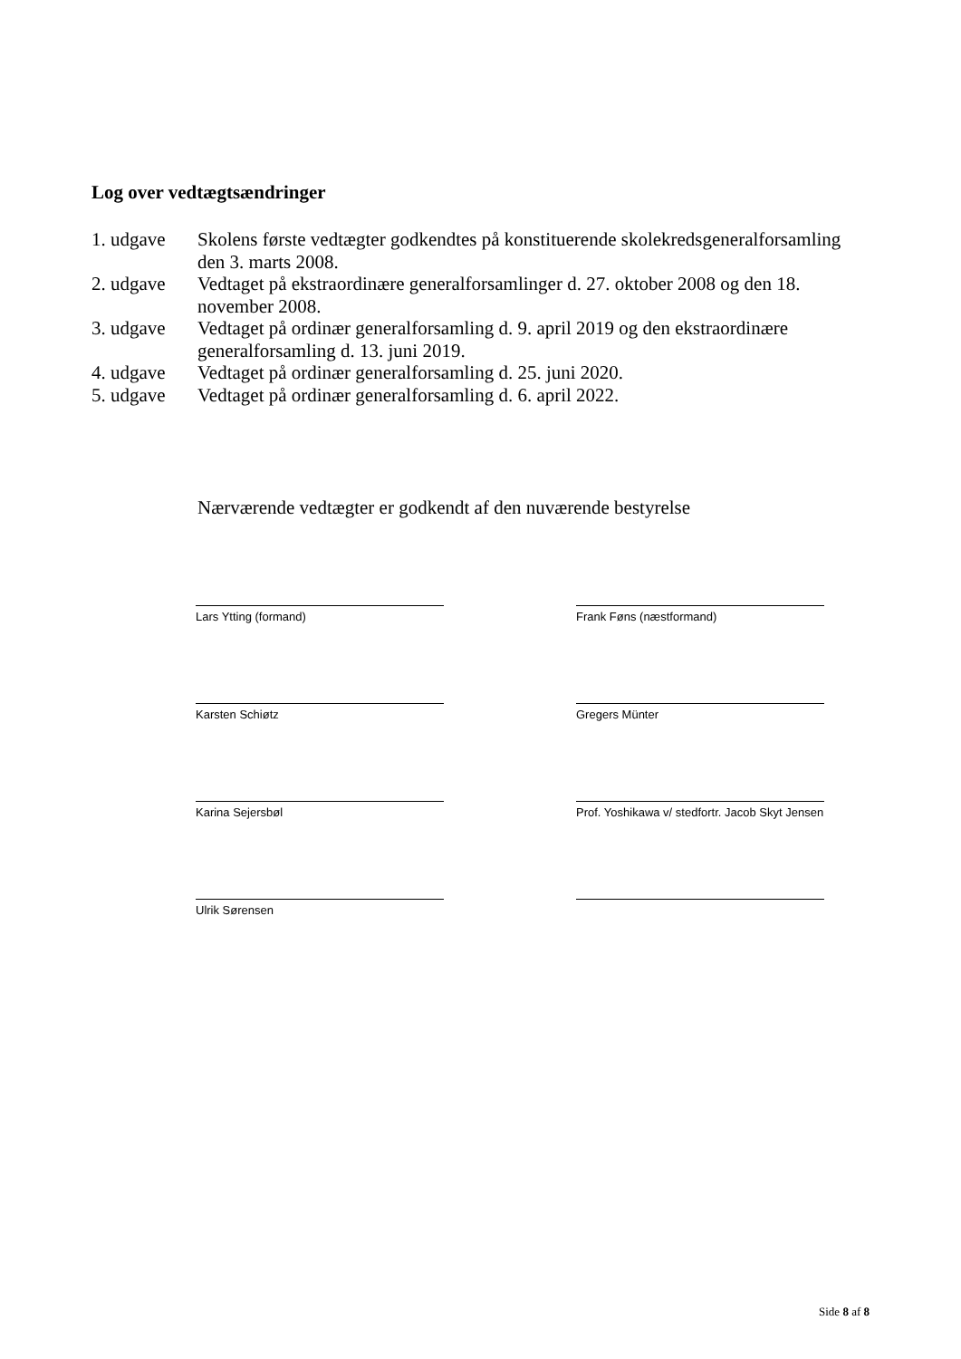Log over vedtægtsændringer
1. udgave Skolens første vedtægter godkendtes på konstituerende skolekredsgeneralforsamling den 3. marts 2008.
2. udgave Vedtaget på ekstraordinære generalforsamlinger d. 27. oktober 2008 og den 18. november 2008.
3. udgave Vedtaget på ordinær generalforsamling d. 9. april 2019 og den ekstraordinære generalforsamling d. 13. juni 2019.
4. udgave Vedtaget på ordinær generalforsamling d. 25. juni 2020.
5. udgave Vedtaget på ordinær generalforsamling d. 6. april 2022.
Nærværende vedtægter er godkendt af den nuværende bestyrelse
Lars Ytting (formand)
Frank Føns (næstformand)
Karsten Schiøtz
Gregers Münter
Karina Sejersbøl
Prof. Yoshikawa v/ stedfortr. Jacob Skyt Jensen
Ulrik Sørensen
Side 8 af 8